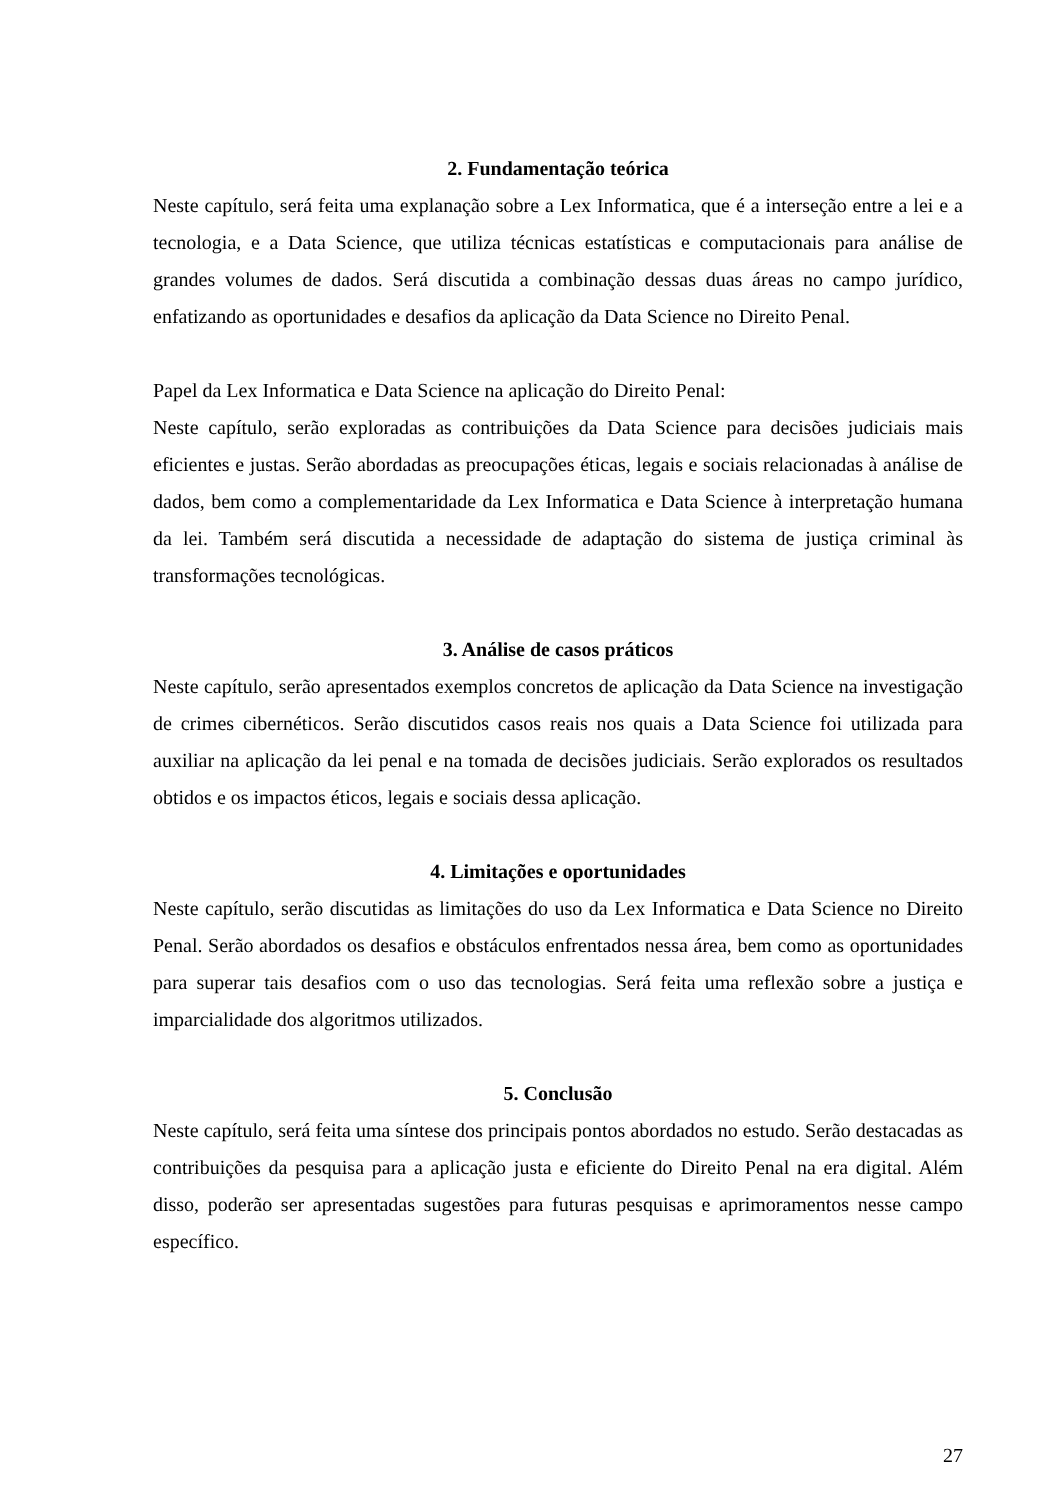2. Fundamentação teórica
Neste capítulo, será feita uma explanação sobre a Lex Informatica, que é a interseção entre a lei e a tecnologia, e a Data Science, que utiliza técnicas estatísticas e computacionais para análise de grandes volumes de dados. Será discutida a combinação dessas duas áreas no campo jurídico, enfatizando as oportunidades e desafios da aplicação da Data Science no Direito Penal.
Papel da Lex Informatica e Data Science na aplicação do Direito Penal:
Neste capítulo, serão exploradas as contribuições da Data Science para decisões judiciais mais eficientes e justas. Serão abordadas as preocupações éticas, legais e sociais relacionadas à análise de dados, bem como a complementaridade da Lex Informatica e Data Science à interpretação humana da lei. Também será discutida a necessidade de adaptação do sistema de justiça criminal às transformações tecnológicas.
3. Análise de casos práticos
Neste capítulo, serão apresentados exemplos concretos de aplicação da Data Science na investigação de crimes cibernéticos. Serão discutidos casos reais nos quais a Data Science foi utilizada para auxiliar na aplicação da lei penal e na tomada de decisões judiciais. Serão explorados os resultados obtidos e os impactos éticos, legais e sociais dessa aplicação.
4. Limitações e oportunidades
Neste capítulo, serão discutidas as limitações do uso da Lex Informatica e Data Science no Direito Penal. Serão abordados os desafios e obstáculos enfrentados nessa área, bem como as oportunidades para superar tais desafios com o uso das tecnologias. Será feita uma reflexão sobre a justiça e imparcialidade dos algoritmos utilizados.
5. Conclusão
Neste capítulo, será feita uma síntese dos principais pontos abordados no estudo. Serão destacadas as contribuições da pesquisa para a aplicação justa e eficiente do Direito Penal na era digital. Além disso, poderão ser apresentadas sugestões para futuras pesquisas e aprimoramentos nesse campo específico.
27